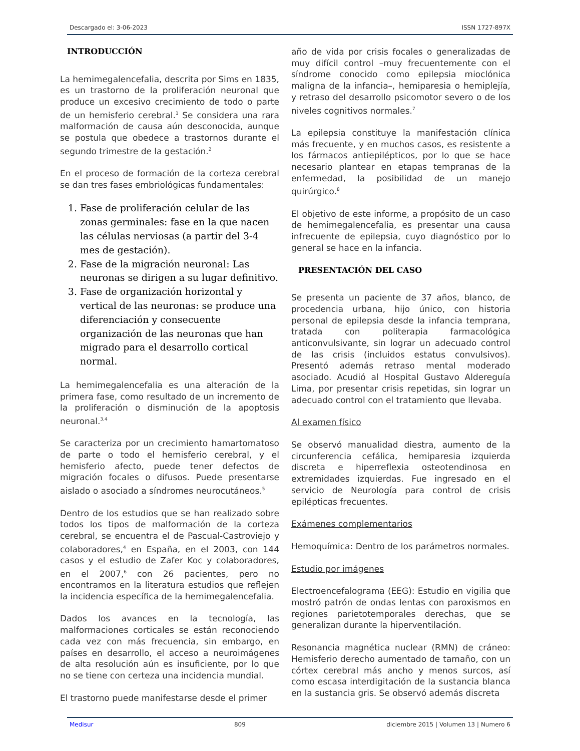Descargado el: 3-06-2023 ISSN 1727-897X
INTRODUCCIÓN
La hemimegalencefalia, descrita por Sims en 1835, es un trastorno de la proliferación neuronal que produce un excesivo crecimiento de todo o parte de un hemisferio cerebral.<sup>1</sup> Se considera una rara malformación de causa aún desconocida, aunque se postula que obedece a trastornos durante el segundo trimestre de la gestación.<sup>2</sup>
En el proceso de formación de la corteza cerebral se dan tres fases embriológicas fundamentales:
1. Fase de proliferación celular de las zonas germinales: fase en la que nacen las células nerviosas (a partir del 3-4 mes de gestación).
2. Fase de la migración neuronal: Las neuronas se dirigen a su lugar definitivo.
3. Fase de organización horizontal y vertical de las neuronas: se produce una diferenciación y consecuente organización de las neuronas que han migrado para el desarrollo cortical normal.
La hemimegalencefalia es una alteración de la primera fase, como resultado de un incremento de la proliferación o disminución de la apoptosis neuronal.<sup>3,4</sup>
Se caracteriza por un crecimiento hamartomatoso de parte o todo el hemisferio cerebral, y el hemisferio afecto, puede tener defectos de migración focales o difusos. Puede presentarse aislado o asociado a síndromes neurocutáneos.<sup>5</sup>
Dentro de los estudios que se han realizado sobre todos los tipos de malformación de la corteza cerebral, se encuentra el de Pascual-Castroviejo y colaboradores,<sup>4</sup> en España, en el 2003, con 144 casos y el estudio de Zafer Koc y colaboradores, en el 2007,<sup>6</sup> con 26 pacientes, pero no encontramos en la literatura estudios que reflejen la incidencia específica de la hemimegalencefalia.
Dados los avances en la tecnología, las malformaciones corticales se están reconociendo cada vez con más frecuencia, sin embargo, en países en desarrollo, el acceso a neuroimágenes de alta resolución aún es insuficiente, por lo que no se tiene con certeza una incidencia mundial.
El trastorno puede manifestarse desde el primer
año de vida por crisis focales o generalizadas de muy difícil control –muy frecuentemente con el síndrome conocido como epilepsia mioclónica maligna de la infancia–, hemiparesia o hemiplejía, y retraso del desarrollo psicomotor severo o de los niveles cognitivos normales.<sup>7</sup>
La epilepsia constituye la manifestación clínica más frecuente, y en muchos casos, es resistente a los fármacos antiepilépticos, por lo que se hace necesario plantear en etapas tempranas de la enfermedad, la posibilidad de un manejo quirúrgico.<sup>8</sup>
El objetivo de este informe, a propósito de un caso de hemimegalencefalia, es presentar una causa infrecuente de epilepsia, cuyo diagnóstico por lo general se hace en la infancia.
PRESENTACIÓN DEL CASO
Se presenta un paciente de 37 años, blanco, de procedencia urbana, hijo único, con historia personal de epilepsia desde la infancia temprana, tratada con politerapia farmacológica anticonvulsivante, sin lograr un adecuado control de las crisis (incluidos estatus convulsivos). Presentó además retraso mental moderado asociado. Acudió al Hospital Gustavo Aldereguía Lima, por presentar crisis repetidas, sin lograr un adecuado control con el tratamiento que llevaba.
Al examen físico
Se observó manualidad diestra, aumento de la circunferencia cefálica, hemiparesia izquierda discreta e hiperreflexia osteotendinosa en extremidades izquierdas. Fue ingresado en el servicio de Neurología para control de crisis epilépticas frecuentes.
Exámenes complementarios
Hemoquímica: Dentro de los parámetros normales.
Estudio por imágenes
Electroencefalograma (EEG): Estudio en vigilia que mostró patrón de ondas lentas con paroxismos en regiones parietotemporales derechas, que se generalizan durante la hiperventilación.
Resonancia magnética nuclear (RMN) de cráneo: Hemisferio derecho aumentado de tamaño, con un córtex cerebral más ancho y menos surcos, así como escasa interdigitación de la sustancia blanca en la sustancia gris. Se observó además discreta
Medisur 809 diciembre 2015 | Volumen 13 | Numero 6